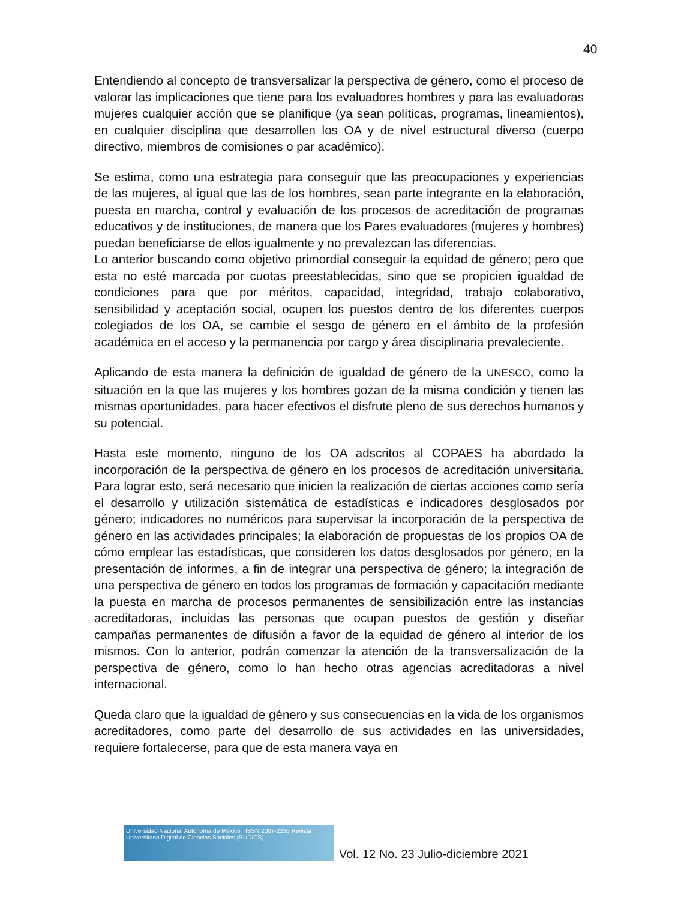40
Entendiendo al concepto de transversalizar la perspectiva de género, como el proceso de valorar las implicaciones que tiene para los evaluadores hombres y para las evaluadoras mujeres cualquier acción que se planifique (ya sean políticas, programas, lineamientos), en cualquier disciplina que desarrollen los OA y de nivel estructural diverso (cuerpo directivo, miembros de comisiones o par académico).
Se estima, como una estrategia para conseguir que las preocupaciones y experiencias de las mujeres, al igual que las de los hombres, sean parte integrante en la elaboración, puesta en marcha, control y evaluación de los procesos de acreditación de programas educativos y de instituciones, de manera que los Pares evaluadores (mujeres y hombres) puedan beneficiarse de ellos igualmente y no prevalezcan las diferencias.
Lo anterior buscando como objetivo primordial conseguir la equidad de género; pero que esta no esté marcada por cuotas preestablecidas, sino que se propicien igualdad de condiciones para que por méritos, capacidad, integridad, trabajo colaborativo, sensibilidad y aceptación social, ocupen los puestos dentro de los diferentes cuerpos colegiados de los OA, se cambie el sesgo de género en el ámbito de la profesión académica en el acceso y la permanencia por cargo y área disciplinaria prevaleciente.
Aplicando de esta manera la definición de igualdad de género de la UNESCO, como la situación en la que las mujeres y los hombres gozan de la misma condición y tienen las mismas oportunidades, para hacer efectivos el disfrute pleno de sus derechos humanos y su potencial.
Hasta este momento, ninguno de los OA adscritos al COPAES ha abordado la incorporación de la perspectiva de género en los procesos de acreditación universitaria. Para lograr esto, será necesario que inicien la realización de ciertas acciones como sería el desarrollo y utilización sistemática de estadísticas e indicadores desglosados por género; indicadores no numéricos para supervisar la incorporación de la perspectiva de género en las actividades principales; la elaboración de propuestas de los propios OA de cómo emplear las estadísticas, que consideren los datos desglosados por género, en la presentación de informes, a fin de integrar una perspectiva de género; la integración de una perspectiva de género en todos los programas de formación y capacitación mediante la puesta en marcha de procesos permanentes de sensibilización entre las instancias acreditadoras, incluidas las personas que ocupan puestos de gestión y diseñar campañas permanentes de difusión a favor de la equidad de género al interior de los mismos. Con lo anterior, podrán comenzar la atención de la transversalización de la perspectiva de género, como lo han hecho otras agencias acreditadoras a nivel internacional.
Queda claro que la igualdad de género y sus consecuencias en la vida de los organismos acreditadores, como parte del desarrollo de sus actividades en las universidades, requiere fortalecerse, para que de esta manera vaya en
Universidad Nacional Autónoma de México ISSN 2007-2236 Revista Universitaria Digital de Ciencias Sociales (RUDICS)
Vol. 12 No. 23 Julio-diciembre 2021